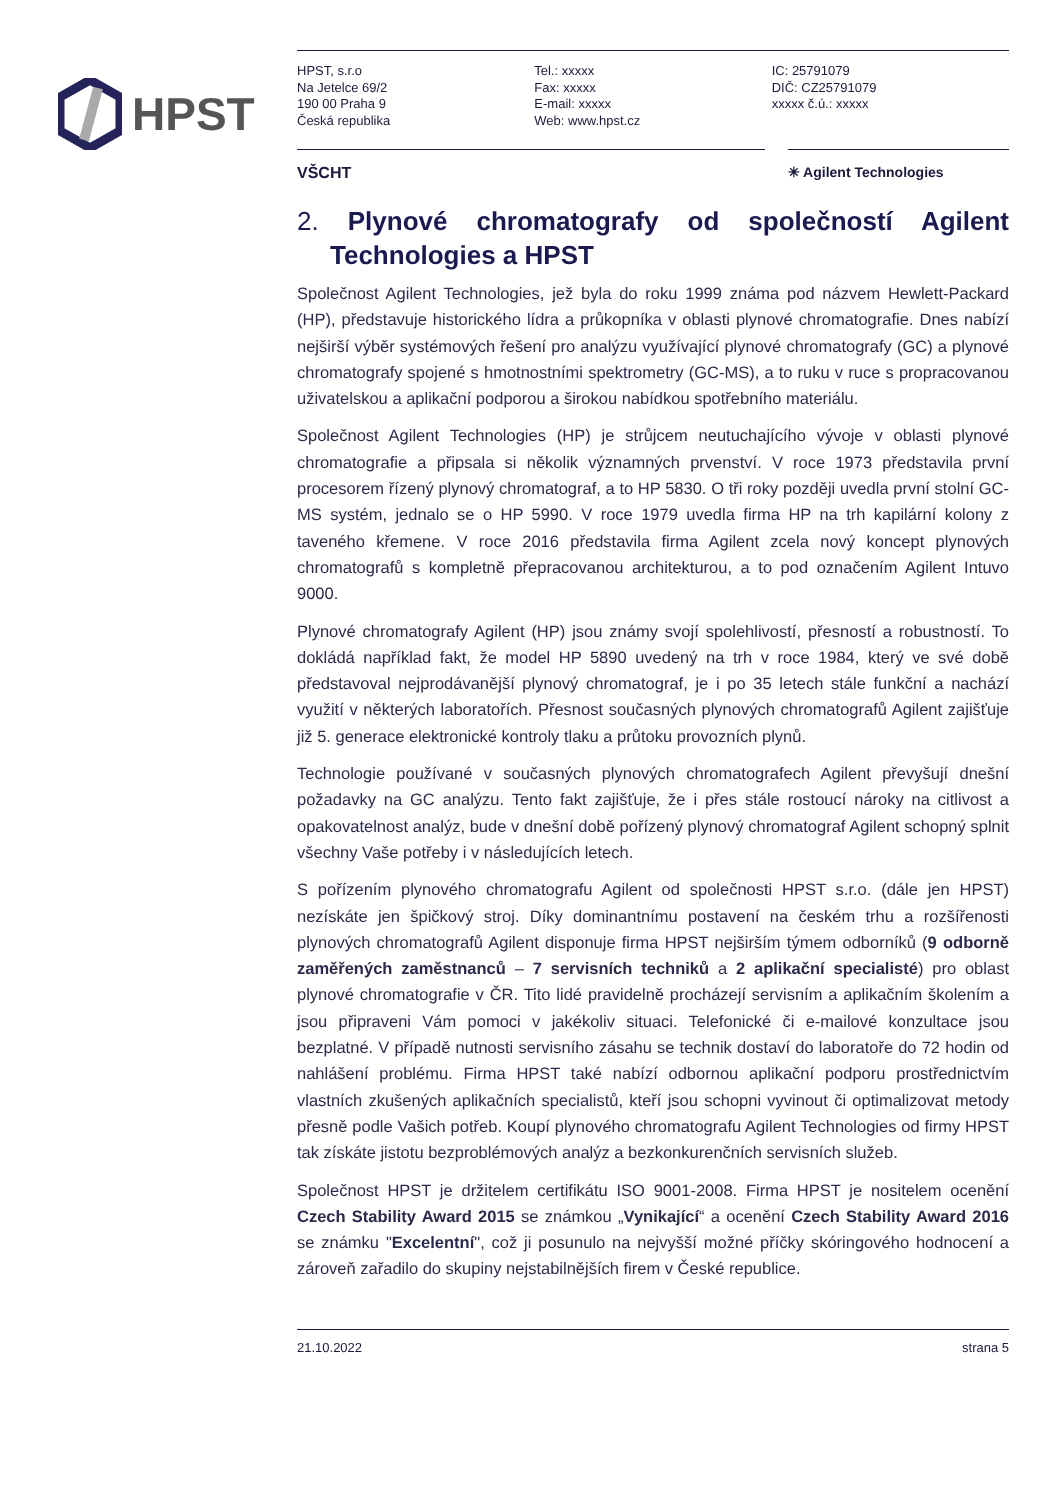HPST
HPST, s.r.o
Na Jetelce 69/2
190 00 Praha 9
Česká republika
Tel.: xxxxx
Fax: xxxxx
E-mail: xxxxx
Web: www.hpst.cz
IC: 25791079
DIČ: CZ25791079
xxxxx č.ú.: xxxxx
VŠCHT ✳ Agilent Technologies
2. Plynové chromatografy od společností Agilent
Technologies a HPST
Společnost Agilent Technologies, jež byla do roku 1999 známa pod názvem Hewlett-Packard (HP), představuje historického lídra a průkopníka v oblasti plynové chromatografie. Dnes nabízí nejširší výběr systémových řešení pro analýzu využívající plynové chromatografy (GC) a plynové chromatografy spojené s hmotnostními spektrometry (GC-MS), a to ruku v ruce s propracovanou uživatelskou a aplikační podporou a širokou nabídkou spotřebního materiálu.
Společnost Agilent Technologies (HP) je strůjcem neutuchajícího vývoje v oblasti plynové chromatografie a připsala si několik významných prvenství. V roce 1973 představila první procesorem řízený plynový chromatograf, a to HP 5830. O tři roky později uvedla první stolní GC-MS systém, jednalo se o HP 5990. V roce 1979 uvedla firma HP na trh kapilární kolony z taveného křemene. V roce 2016 představila firma Agilent zcela nový koncept plynových chromatografů s kompletně přepracovanou architekturou, a to pod označením Agilent Intuvo 9000.
Plynové chromatografy Agilent (HP) jsou známy svojí spolehlivostí, přesností a robustností. To dokládá například fakt, že model HP 5890 uvedený na trh v roce 1984, který ve své době představoval nejprodávanější plynový chromatograf, je i po 35 letech stále funkční a nachází využití v některých laboratořích. Přesnost současných plynových chromatografů Agilent zajišťuje již 5. generace elektronické kontroly tlaku a průtoku provozních plynů.
Technologie používané v současných plynových chromatografech Agilent převyšují dnešní požadavky na GC analýzu. Tento fakt zajišťuje, že i přes stále rostoucí nároky na citlivost a opakovatelnost analýz, bude v dnešní době pořízený plynový chromatograf Agilent schopný splnit všechny Vaše potřeby i v následujících letech.
S pořízením plynového chromatografu Agilent od společnosti HPST s.r.o. (dále jen HPST) nezískáte jen špičkový stroj. Díky dominantnímu postavení na českém trhu a rozšířenosti plynových chromatografů Agilent disponuje firma HPST nejširším týmem odborníků (9 odborně zaměřených zaměstnanců – 7 servisních techniků a 2 aplikační specialisté) pro oblast plynové chromatografie v ČR. Tito lidé pravidelně procházejí servisním a aplikačním školením a jsou připraveni Vám pomoci v jakékoliv situaci. Telefonické či e-mailové konzultace jsou bezplatné. V případě nutnosti servisního zásahu se technik dostaví do laboratoře do 72 hodin od nahlášení problému. Firma HPST také nabízí odbornou aplikační podporu prostřednictvím vlastních zkušených aplikačních specialistů, kteří jsou schopni vyvinout či optimalizovat metody přesně podle Vašich potřeb. Koupí plynového chromatografu Agilent Technologies od firmy HPST tak získáte jistotu bezproblémových analýz a bezkonkurenčních servisních služeb.
Společnost HPST je držitelem certifikátu ISO 9001-2008. Firma HPST je nositelem ocenění Czech Stability Award 2015 se známkou „Vynikající“ a ocenění Czech Stability Award 2016 se známku "Excelentní", což ji posunulo na nejvyšší možné příčky skóringového hodnocení a zároveň zařadilo do skupiny nejstabilnějších firem v České republice.
21.10.2022 strana 5